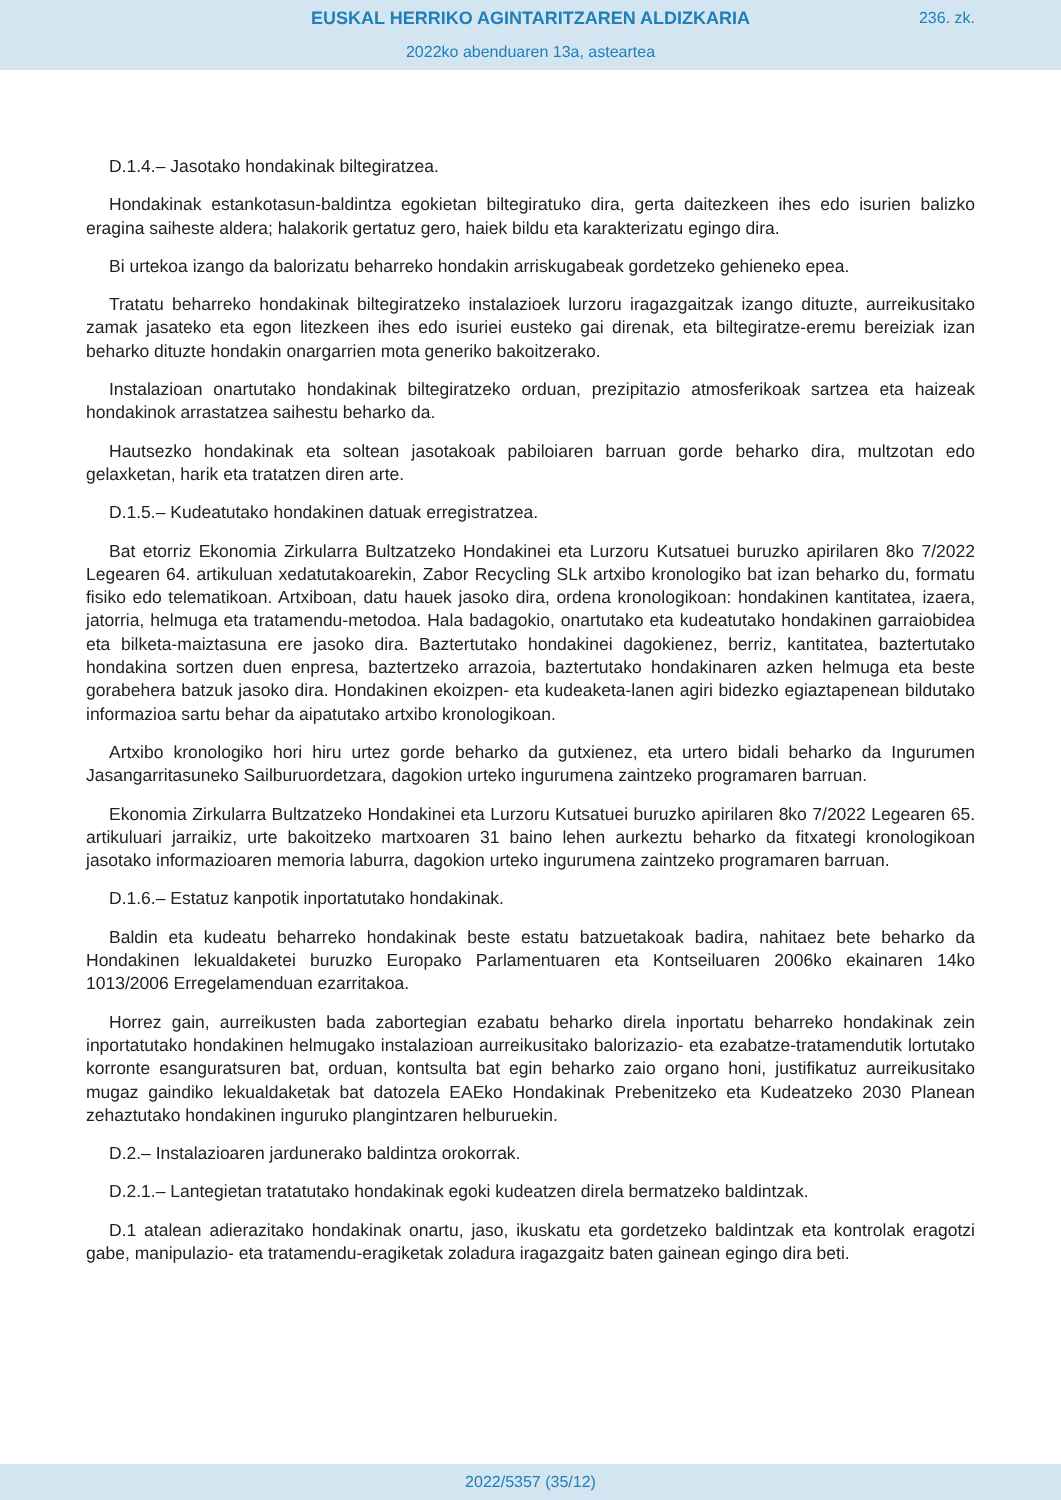EUSKAL HERRIKO AGINTARITZAREN ALDIZKARIA
236. zk.
2022ko abenduaren 13a, asteartea
D.1.4.– Jasotako hondakinak biltegiratzea.
Hondakinak estankotasun-baldintza egokietan biltegiratuko dira, gerta daitezkeen ihes edo isurien balizko eragina saiheste aldera; halakorik gertatuz gero, haiek bildu eta karakterizatu egingo dira.
Bi urtekoa izango da balorizatu beharreko hondakin arriskugabeak gordetzeko gehieneko epea.
Tratatu beharreko hondakinak biltegiratzeko instalazioek lurzoru iragazgaitzak izango dituzte, aurreikusitako zamak jasateko eta egon litezkeen ihes edo isuriei eusteko gai direnak, eta biltegiratze-eremu bereiziak izan beharko dituzte hondakin onargarrien mota generiko bakoitzerako.
Instalazioan onartutako hondakinak biltegiratzeko orduan, prezipitazio atmosferikoak sartzea eta haizeak hondakinok arrastatzea saihestu beharko da.
Hautsezko hondakinak eta soltean jasotakoak pabiloiaren barruan gorde beharko dira, multzotan edo gelaxketan, harik eta tratatzen diren arte.
D.1.5.– Kudeatutako hondakinen datuak erregistratzea.
Bat etorriz Ekonomia Zirkularra Bultzatzeko Hondakinei eta Lurzoru Kutsatuei buruzko apirilaren 8ko 7/2022 Legearen 64. artikuluan xedatutakoarekin, Zabor Recycling SLk artxibo kronologiko bat izan beharko du, formatu fisiko edo telematikoan. Artxiboan, datu hauek jasoko dira, ordena kronologikoan: hondakinen kantitatea, izaera, jatorria, helmuga eta tratamendu-metodoa. Hala badagokio, onartutako eta kudeatutako hondakinen garraiobidea eta bilketa-maiztasuna ere jasoko dira. Baztertutako hondakinei dagokienez, berriz, kantitatea, baztertutako hondakina sortzen duen enpresa, baztertzeko arrazoia, baztertutako hondakinaren azken helmuga eta beste gorabehera batzuk jasoko dira. Hondakinen ekoizpen- eta kudeaketa-lanen agiri bidezko egiaztapenean bildutako informazioa sartu behar da aipatutako artxibo kronologikoan.
Artxibo kronologiko hori hiru urtez gorde beharko da gutxienez, eta urtero bidali beharko da Ingurumen Jasangarritasuneko Sailburuordetzara, dagokion urteko ingurumena zaintzeko programaren barruan.
Ekonomia Zirkularra Bultzatzeko Hondakinei eta Lurzoru Kutsatuei buruzko apirilaren 8ko 7/2022 Legearen 65. artikuluari jarraikiz, urte bakoitzeko martxoaren 31 baino lehen aurkeztu beharko da fitxategi kronologikoan jasotako informazioaren memoria laburra, dagokion urteko ingurumena zaintzeko programaren barruan.
D.1.6.– Estatuz kanpotik inportatutako hondakinak.
Baldin eta kudeatu beharreko hondakinak beste estatu batzuetakoak badira, nahitaez bete beharko da Hondakinen lekualdaketei buruzko Europako Parlamentuaren eta Kontseiluaren 2006ko ekainaren 14ko 1013/2006 Erregelamenduan ezarritakoa.
Horrez gain, aurreikusten bada zabortegian ezabatu beharko direla inportatu beharreko hondakinak zein inportatutako hondakinen helmugako instalazioan aurreikusitako balorizazio- eta ezabatze-tratamendutik lortutako korronte esanguratsuren bat, orduan, kontsulta bat egin beharko zaio organo honi, justifikatuz aurreikusitako mugaz gaindiko lekualdaketak bat datozela EAEko Hondakinak Prebenitzeko eta Kudeatzeko 2030 Planean zehaztutako hondakinen inguruko plangintzaren helburuekin.
D.2.– Instalazioaren jardunerako baldintza orokorrak.
D.2.1.– Lantegietan tratatutako hondakinak egoki kudeatzen direla bermatzeko baldintzak.
D.1 atalean adierazitako hondakinak onartu, jaso, ikuskatu eta gordetzeko baldintzak eta kontrolak eragotzi gabe, manipulazio- eta tratamendu-eragiketak zoladura iragazgaitz baten gainean egingo dira beti.
2022/5357 (35/12)